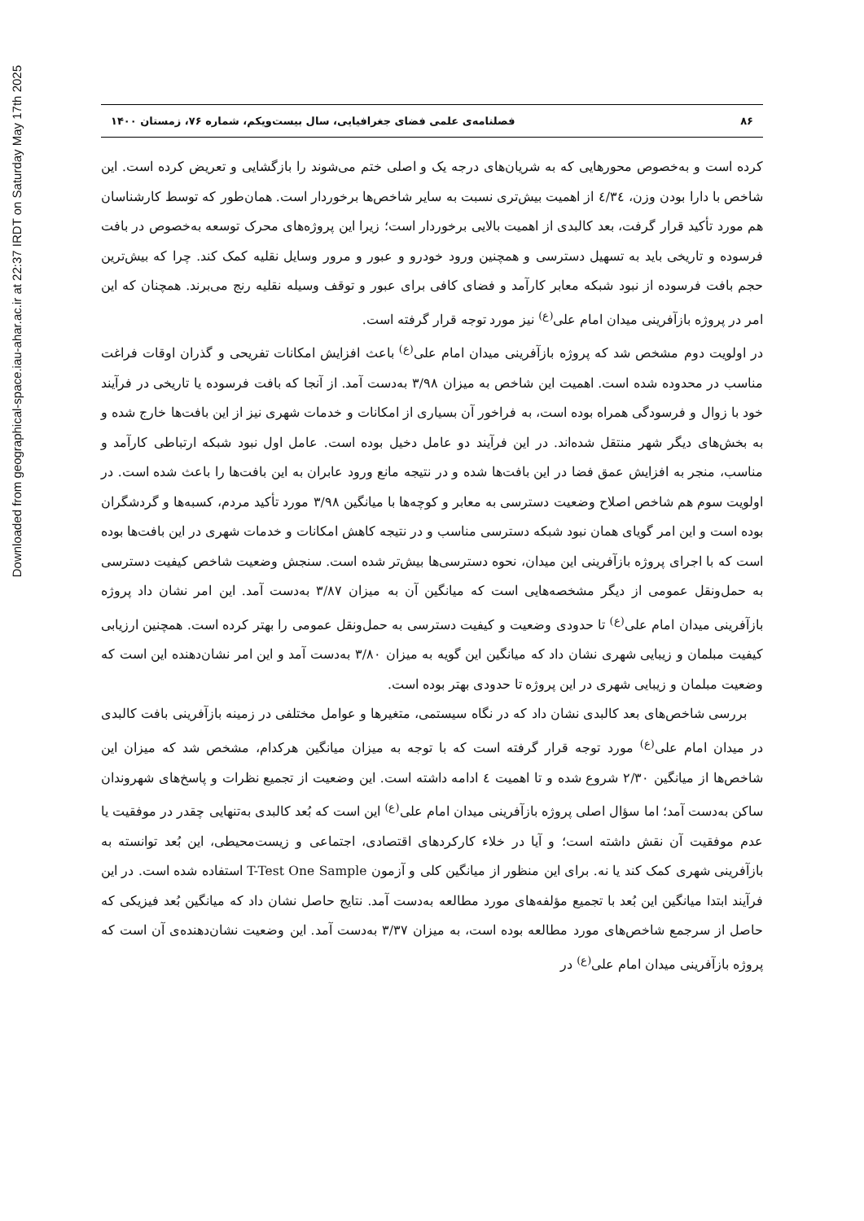Downloaded from geographical-space.iau-ahar.ac.ir at 22:37 IRDT on Saturday May 17th 2025
۸۶ فصلنامه‌ی علمی فضای جغرافیایی، سال بیست‌ویکم، شماره ۷۶، زمستان ۱۴۰۰
کرده است و به‌خصوص محورهایی که به شریان‌های درجه یک و اصلی ختم می‌شوند را بازگشایی و تعریض کرده است. این شاخص با دارا بودن وزن، ٤/٣٤ از اهمیت بیش‌تری نسبت به سایر شاخص‌ها برخوردار است. همان‌طور که توسط کارشناسان هم مورد تأکید قرار گرفت، بعد کالبدی از اهمیت بالایی برخوردار است؛ زیرا این پروژه‌های محرک توسعه به‌خصوص در بافت فرسوده و تاریخی باید به تسهیل دسترسی و همچنین ورود خودرو و عبور و مرور وسایل نقلیه کمک کند. چرا که بیش‌ترین حجم بافت فرسوده از نبود شبکه معابر کارآمد و فضای کافی برای عبور و توقف وسیله نقلیه رنج می‌برند. همچنان که این امر در پروژه بازآفرینی میدان امام علی<sup>(ع)</sup> نیز مورد توجه قرار گرفته است.
در اولویت دوم مشخص شد که پروژه بازآفرینی میدان امام علی<sup>(ع)</sup> باعث افزایش امکانات تفریحی و گذران اوقات فراغت مناسب در محدوده شده است. اهمیت این شاخص به میزان ۳/۹۸ به‌دست آمد. از آنجا که بافت فرسوده یا تاریخی در فرآیند خود با زوال و فرسودگی همراه بوده است، به فراخور آن بسیاری از امکانات و خدمات شهری نیز از این بافت‌ها خارج شده و به بخش‌های دیگر شهر منتقل شده‌اند. در این فرآیند دو عامل دخیل بوده است. عامل اول نبود شبکه ارتباطی کارآمد و مناسب، منجر به افزایش عمق فضا در این بافت‌ها شده و در نتیجه مانع ورود عابران به این بافت‌ها را باعث شده است. در اولویت سوم هم شاخص اصلاح وضعیت دسترسی به معابر و کوچه‌ها با میانگین ۳/۹۸ مورد تأکید مردم، کسبه‌ها و گردشگران بوده است و این امر گویای همان نبود شبکه دسترسی مناسب و در نتیجه کاهش امکانات و خدمات شهری در این بافت‌ها بوده است که با اجرای پروژه بازآفرینی این میدان، نحوه دسترسی‌ها بیش‌تر شده است. سنجش وضعیت شاخص کیفیت دسترسی به حمل‌ونقل عمومی از دیگر مشخصه‌هایی است که میانگین آن به میزان ۳/۸۷ به‌دست آمد. این امر نشان داد پروژه بازآفرینی میدان امام علی<sup>(ع)</sup> تا حدودی وضعیت و کیفیت دسترسی به حمل‌ونقل عمومی را بهتر کرده است. همچنین ارزیابی کیفیت مبلمان و زیبایی شهری نشان داد که میانگین این گویه به میزان ۳/۸۰ به‌دست آمد و این امر نشان‌دهنده این است که وضعیت مبلمان و زیبایی شهری در این پروژه تا حدودی بهتر بوده است.
بررسی شاخص‌های بعد کالبدی نشان داد که در نگاه سیستمی، متغیرها و عوامل مختلفی در زمینه بازآفرینی بافت کالبدی در میدان امام علی<sup>(ع)</sup> مورد توجه قرار گرفته است که با توجه به میزان میانگین هرکدام، مشخص شد که میزان این شاخص‌ها از میانگین ۲/۳۰ شروع شده و تا اهمیت ٤ ادامه داشته است. این وضعیت از تجمیع نظرات و پاسخ‌های شهروندان ساکن به‌دست آمد؛ اما سؤال اصلی پروژه بازآفرینی میدان امام علی<sup>(ع)</sup> این است که بُعد کالبدی به‌تنهایی چقدر در موفقیت یا عدم موفقیت آن نقش داشته است؛ و آیا در خلاء کارکردهای اقتصادی، اجتماعی و زیست‌محیطی، این بُعد توانسته به بازآفرینی شهری کمک کند یا نه. برای این منظور از میانگین کلی و آزمون T-Test One Sample استفاده شده است. در این فرآیند ابتدا میانگین این بُعد با تجمیع مؤلفه‌های مورد مطالعه به‌دست آمد. نتایج حاصل نشان داد که میانگین بُعد فیزیکی که حاصل از سرجمع شاخص‌های مورد مطالعه بوده است، به میزان ۳/۳۷ به‌دست آمد. این وضعیت نشان‌دهنده‌ی آن است که پروژه بازآفرینی میدان امام علی<sup>(ع)</sup> در